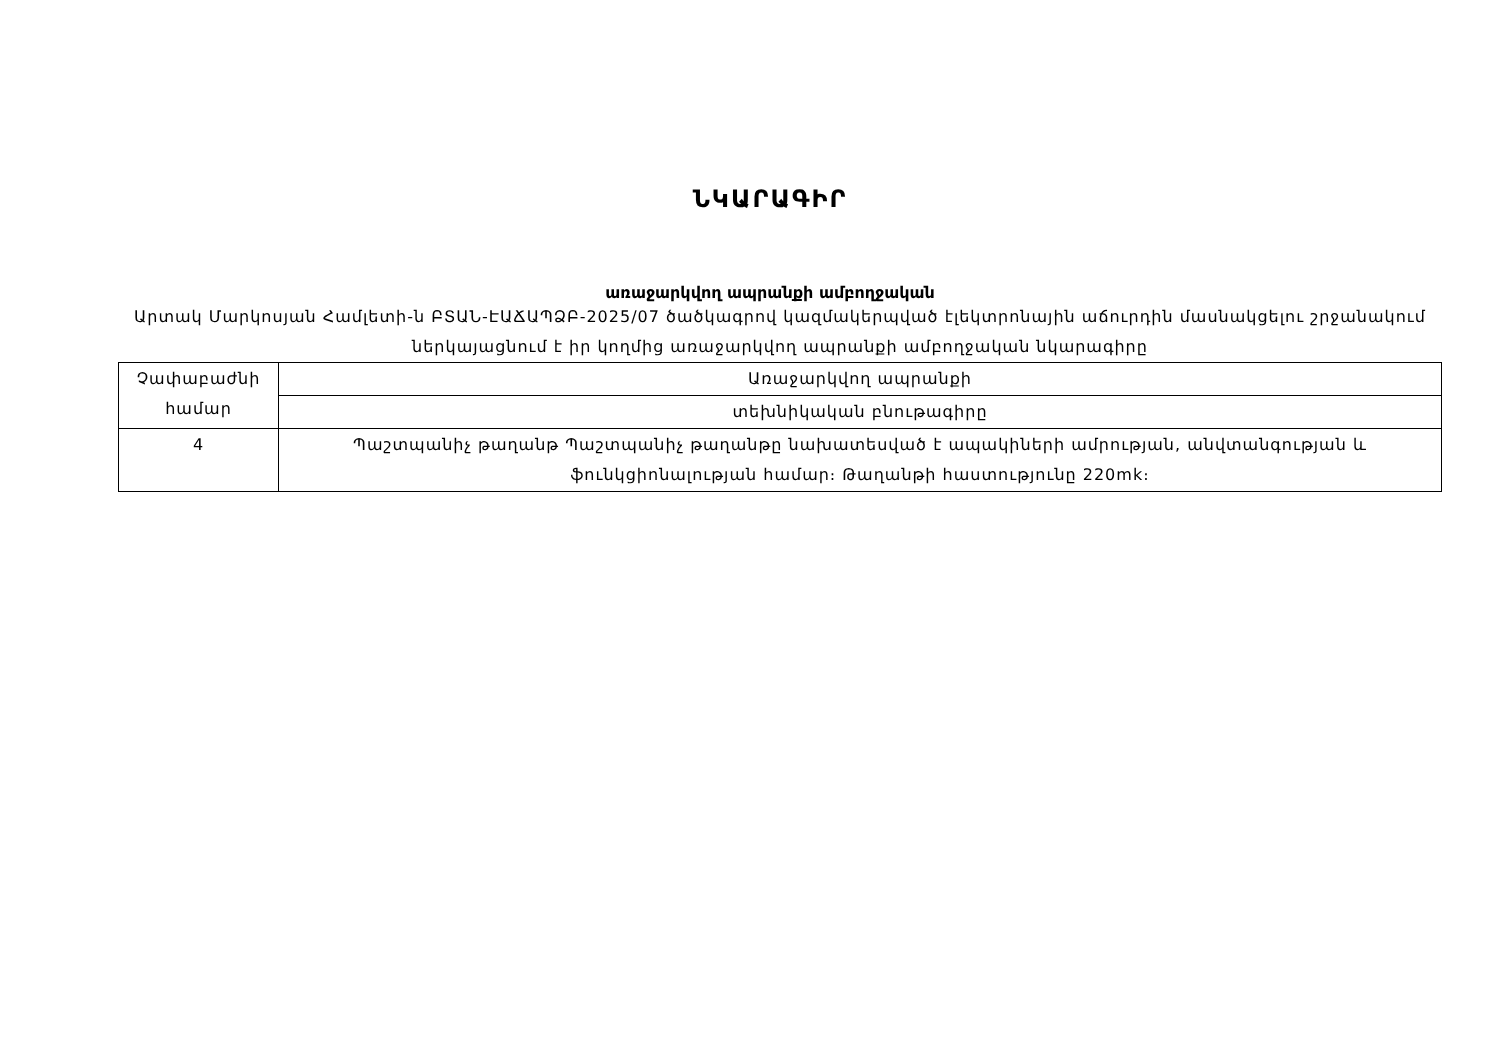ՆԿԱՐԱԳԻՐ
առաջարկվող ապրանքի ամբողջական
Արտակ Մարկոսյան Համլետի-ն ԲՏԱՆ-ԷԱՃԱՊՁԲ-2025/07 ծածկագրով կազմակերպված էլեկտրոնային աճուրդին մասնակցելու շրջանակում ներկայացնում է իր կողմից առաջարկվող ապրանքի ամբողջական նկարագիրը
| Չափաբաժնի համար | Առաջարկվող ապրանքի |
| | տեխնիկական բնութագիրը |
| 4 | Պաշտպանիչ թաղանթ Պաշտպանիչ թաղանթը նախատեսված է ապակիների ամրության, անվտանգության և ֆունկցիոնալության համար։ Թաղանթի հաստությունը 220mk։ |